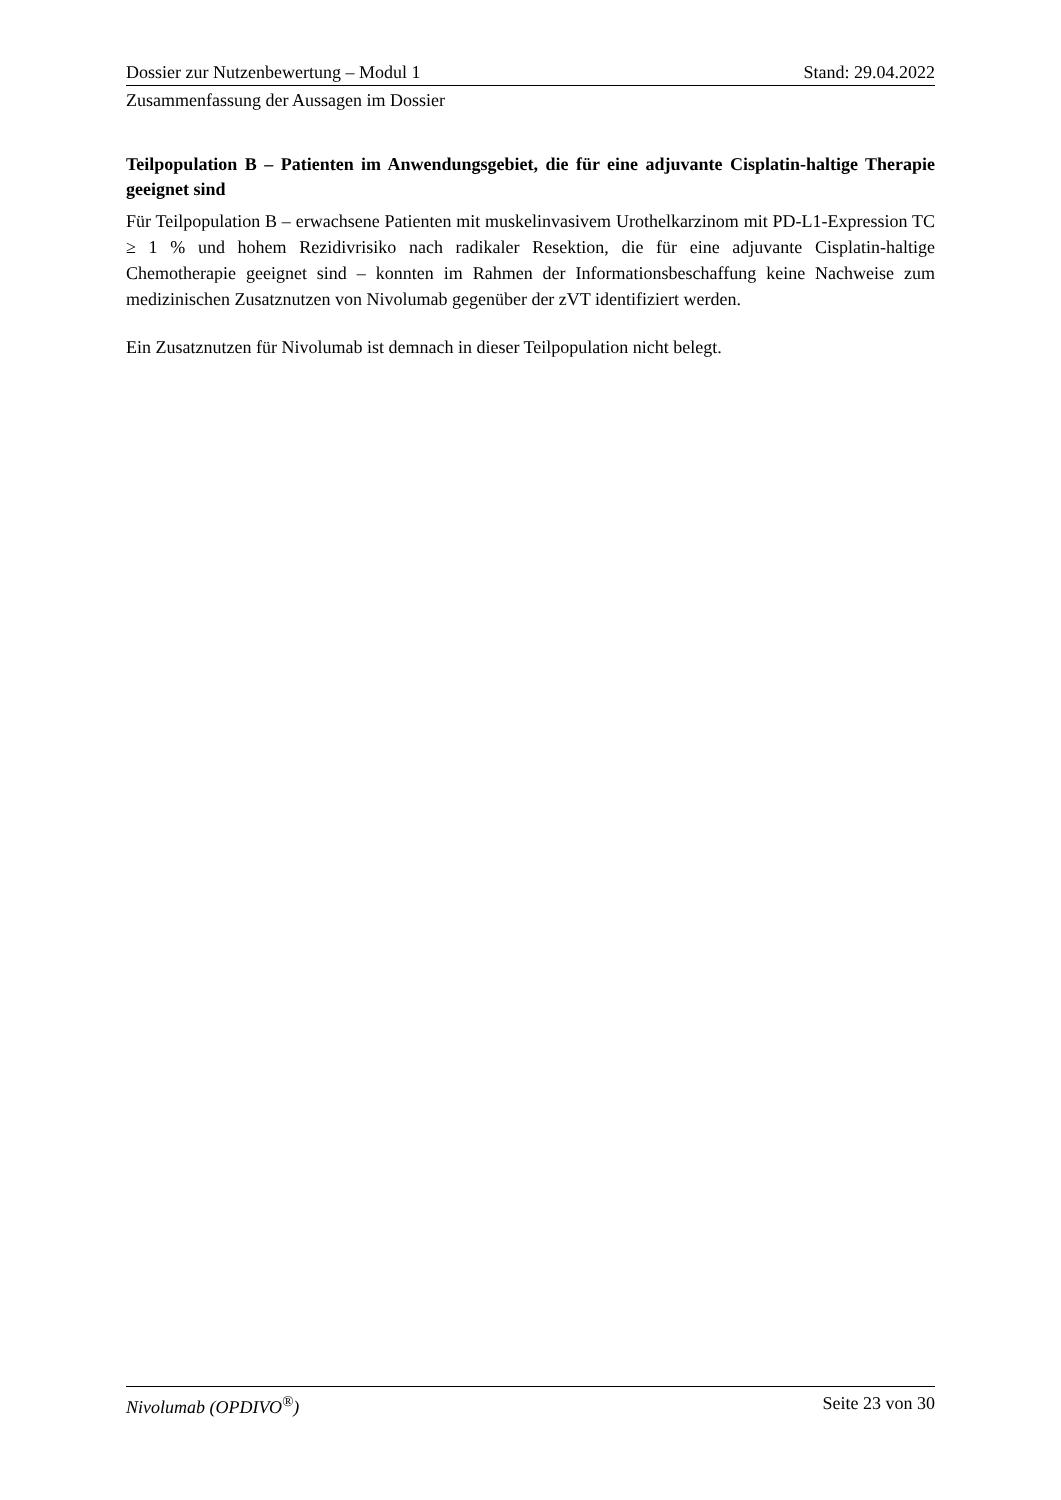Dossier zur Nutzenbewertung – Modul 1 Stand: 29.04.2022
Zusammenfassung der Aussagen im Dossier
Teilpopulation B – Patienten im Anwendungsgebiet, die für eine adjuvante Cisplatin-haltige Therapie geeignet sind
Für Teilpopulation B – erwachsene Patienten mit muskelinvasivem Urothelkarzinom mit PD-L1-Expression TC ≥ 1 % und hohem Rezidivrisiko nach radikaler Resektion, die für eine adjuvante Cisplatin-haltige Chemotherapie geeignet sind – konnten im Rahmen der Informationsbeschaffung keine Nachweise zum medizinischen Zusatznutzen von Nivolumab gegenüber der zVT identifiziert werden.
Ein Zusatznutzen für Nivolumab ist demnach in dieser Teilpopulation nicht belegt.
Nivolumab (OPDIVO<sup>®</sup>) Seite 23 von 30